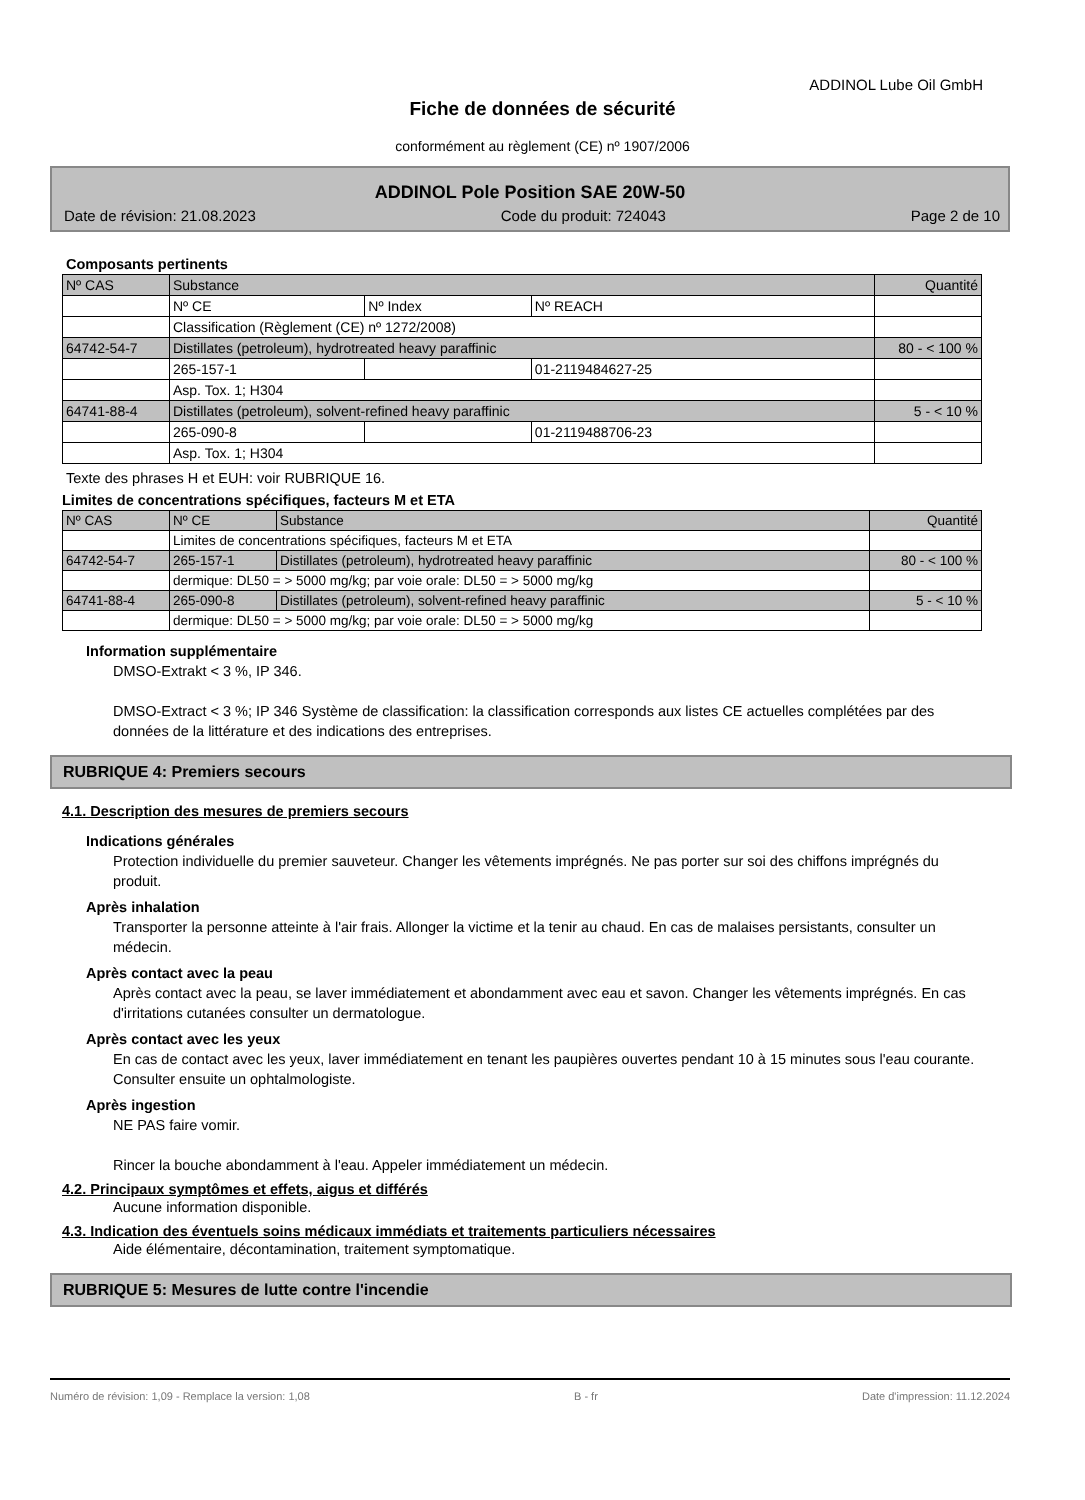ADDINOL Lube Oil GmbH
Fiche de données de sécurité
conformément au règlement (CE) nº 1907/2006
ADDINOL Pole Position SAE 20W-50
Date de révision: 21.08.2023 Code du produit: 724043 Page 2 de 10
Composants pertinents
| Nº CAS | Substance | | | Quantité |
| --- | --- | --- | --- | --- |
| | Nº CE | Nº Index | Nº REACH | |
| | Classification (Règlement (CE) nº 1272/2008) | | | |
| 64742-54-7 | Distillates (petroleum), hydrotreated heavy paraffinic | | | 80 - < 100 % |
| | 265-157-1 | | 01-2119484627-25 | |
| | Asp. Tox. 1; H304 | | | |
| 64741-88-4 | Distillates (petroleum), solvent-refined heavy paraffinic | | | 5 - < 10 % |
| | 265-090-8 | | 01-2119488706-23 | |
| | Asp. Tox. 1; H304 | | | |
Texte des phrases H et EUH: voir RUBRIQUE 16.
Limites de concentrations spécifiques, facteurs M et ETA
| Nº CAS | Nº CE | Substance | Quantité |
| --- | --- | --- | --- |
| | Limites de concentrations spécifiques, facteurs M et ETA | | |
| 64742-54-7 | 265-157-1 | Distillates (petroleum), hydrotreated heavy paraffinic | 80 - < 100 % |
| | dermique: DL50 = > 5000 mg/kg; par voie orale: DL50 = > 5000 mg/kg | | |
| 64741-88-4 | 265-090-8 | Distillates (petroleum), solvent-refined heavy paraffinic | 5 - < 10 % |
| | dermique: DL50 = > 5000 mg/kg; par voie orale: DL50 = > 5000 mg/kg | | |
Information supplémentaire
DMSO-Extrakt < 3 %, IP 346.
DMSO-Extract < 3 %; IP 346 Système de classification: la classification corresponds aux listes CE actuelles complétées par des données de la littérature et des indications des entreprises.
RUBRIQUE 4: Premiers secours
4.1. Description des mesures de premiers secours
Indications générales
Protection individuelle du premier sauveteur. Changer les vêtements imprégnés. Ne pas porter sur soi des chiffons imprégnés du produit.
Après inhalation
Transporter la personne atteinte à l'air frais. Allonger la victime et la tenir au chaud. En cas de malaises persistants, consulter un médecin.
Après contact avec la peau
Après contact avec la peau, se laver immédiatement et abondamment avec eau et savon. Changer les vêtements imprégnés. En cas d'irritations cutanées consulter un dermatologue.
Après contact avec les yeux
En cas de contact avec les yeux, laver immédiatement en tenant les paupières ouvertes pendant 10 à 15 minutes sous l'eau courante. Consulter ensuite un ophtalmologiste.
Après ingestion
NE PAS faire vomir.
Rincer la bouche abondamment à l'eau. Appeler immédiatement un médecin.
4.2. Principaux symptômes et effets, aigus et différés
Aucune information disponible.
4.3. Indication des éventuels soins médicaux immédiats et traitements particuliers nécessaires
Aide élémentaire, décontamination, traitement symptomatique.
RUBRIQUE 5: Mesures de lutte contre l'incendie
Numéro de révision: 1,09 - Remplace la version: 1,08 B - fr Date d'impression: 11.12.2024